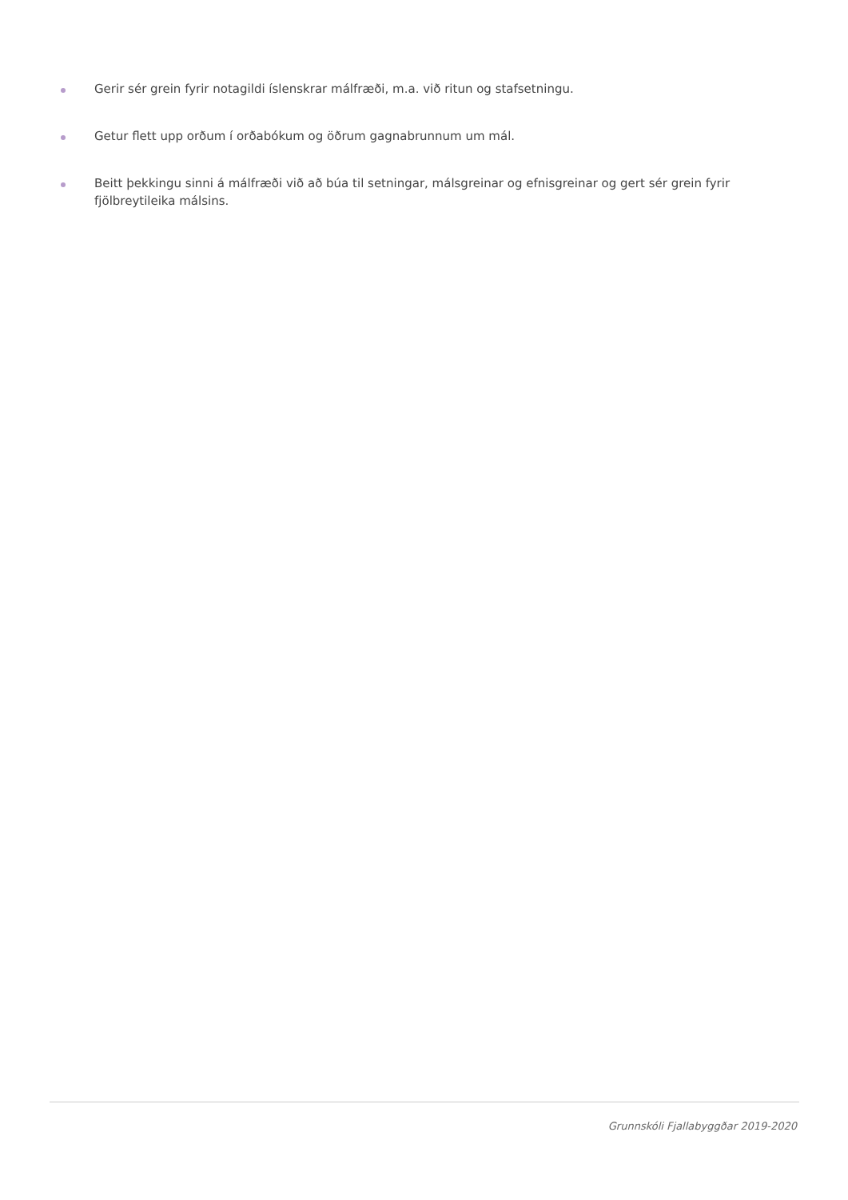Gerir sér grein fyrir notagildi íslenskrar málfræði, m.a. við ritun og stafsetningu.
Getur flett upp orðum í orðabókum og öðrum gagnabrunnum um mál.
Beitt þekkingu sinni á málfræði við að búa til setningar, málsgreinar og efnisgreinar og gert sér grein fyrir fjölbreytileika málsins.
Grunnskóli Fjallabyggðar 2019-2020